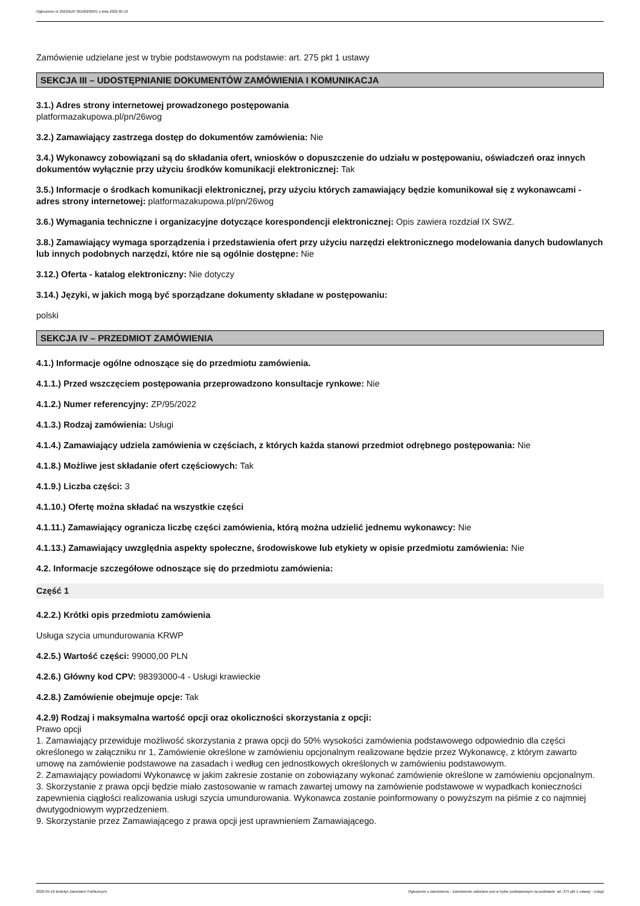Ogłoszenie nr 2022/BZP 00160296/01 z dnia 2022-05-16
Zamówienie udzielane jest w trybie podstawowym na podstawie: art. 275 pkt 1 ustawy
SEKCJA III – UDOSTĘPNIANIE DOKUMENTÓW ZAMÓWIENIA I KOMUNIKACJA
3.1.) Adres strony internetowej prowadzonego postępowania
platformazakupowa.pl/pn/26wog
3.2.) Zamawiający zastrzega dostęp do dokumentów zamówienia: Nie
3.4.) Wykonawcy zobowiązani są do składania ofert, wniosków o dopuszczenie do udziału w postępowaniu, oświadczeń oraz innych dokumentów wyłącznie przy użyciu środków komunikacji elektronicznej: Tak
3.5.) Informacje o środkach komunikacji elektronicznej, przy użyciu których zamawiający będzie komunikował się z wykonawcami - adres strony internetowej: platformazakupowa.pl/pn/26wog
3.6.) Wymagania techniczne i organizacyjne dotyczące korespondencji elektronicznej: Opis zawiera rozdział IX SWZ.
3.8.) Zamawiający wymaga sporządzenia i przedstawienia ofert przy użyciu narzędzi elektronicznego modelowania danych budowlanych lub innych podobnych narzędzi, które nie są ogólnie dostępne: Nie
3.12.) Oferta - katalog elektroniczny: Nie dotyczy
3.14.) Języki, w jakich mogą być sporządzane dokumenty składane w postępowaniu:
polski
SEKCJA IV – PRZEDMIOT ZAMÓWIENIA
4.1.) Informacje ogólne odnoszące się do przedmiotu zamówienia.
4.1.1.) Przed wszczęciem postępowania przeprowadzono konsultacje rynkowe: Nie
4.1.2.) Numer referencyjny: ZP/95/2022
4.1.3.) Rodzaj zamówienia: Usługi
4.1.4.) Zamawiający udziela zamówienia w częściach, z których każda stanowi przedmiot odrębnego postępowania: Nie
4.1.8.) Możliwe jest składanie ofert częściowych: Tak
4.1.9.) Liczba części: 3
4.1.10.) Ofertę można składać na wszystkie części
4.1.11.) Zamawiający ogranicza liczbę części zamówienia, którą można udzielić jednemu wykonawcy: Nie
4.1.13.) Zamawiający uwzględnia aspekty społeczne, środowiskowe lub etykiety w opisie przedmiotu zamówienia: Nie
4.2. Informacje szczegółowe odnoszące się do przedmiotu zamówienia:
Część 1
4.2.2.) Krótki opis przedmiotu zamówienia
Usługa szycia umundurowania KRWP
4.2.5.) Wartość części: 99000,00 PLN
4.2.6.) Główny kod CPV: 98393000-4 - Usługi krawieckie
4.2.8.) Zamówienie obejmuje opcje: Tak
4.2.9) Rodzaj i maksymalna wartość opcji oraz okoliczności skorzystania z opcji:
Prawo opcji
1. Zamawiający przewiduje możliwość skorzystania z prawa opcji do 50% wysokości zamówienia podstawowego odpowiednio dla części określonego w załączniku nr 1, Zamówienie określone w zamówieniu opcjonalnym realizowane będzie przez Wykonawcę, z którym zawarto umowę na zamówienie podstawowe na zasadach i według cen jednostkowych określonych w zamówieniu podstawowym.
2. Zamawiający powiadomi Wykonawcę w jakim zakresie zostanie on zobowiązany wykonać zamówienie określone w zamówieniu opcjonalnym.
3. Skorzystanie z prawa opcji będzie miało zastosowanie w ramach zawartej umowy na zamówienie podstawowe w wypadkach konieczności zapewnienia ciągłości realizowania usługi szycia umundurowania. Wykonawca zostanie poinformowany o powyższym na piśmie z co najmniej dwutygodniowym wyprzedzeniem.
9. Skorzystanie przez Zamawiającego z prawa opcji jest uprawnieniem Zamawiającego.
2022-05-16 Biuletyn Zamówień Publicznych Ogłoszenie o zamówieniu - Zamówienie udzielane jest w trybie podstawowym na podstawie: art. 275 pkt 1 ustawy - Usługi